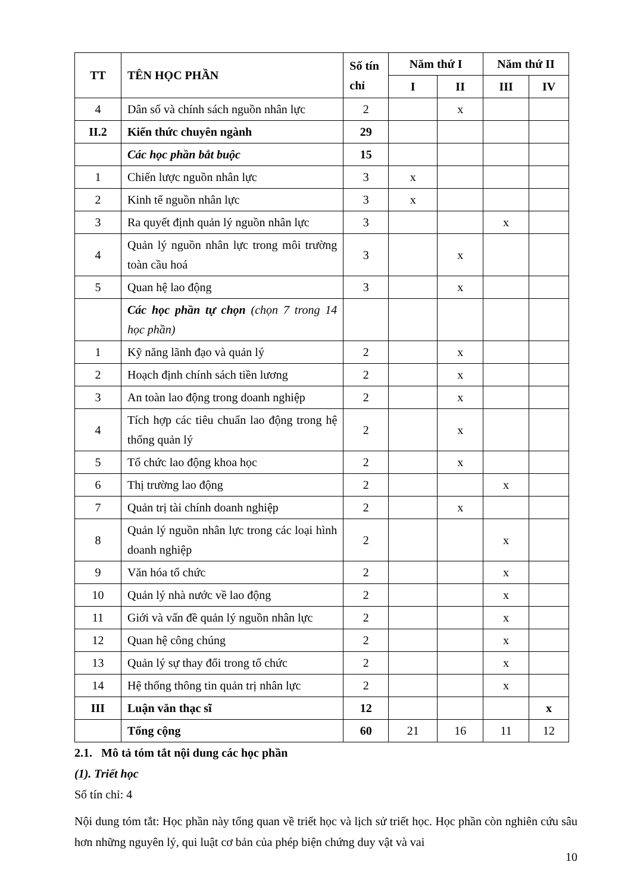| TT | TÊN HỌC PHẦN | Số tín chỉ | Năm thứ I | | Năm thứ II | |
| --- | --- | --- | --- | --- | --- | --- |
| | | | I | II | III | IV |
| 4 | Dân số và chính sách nguồn nhân lực | 2 | | x | | |
| II.2 | Kiến thức chuyên ngành | 29 | | | | |
| | Các học phần bắt buộc | 15 | | | | |
| 1 | Chiến lược nguồn nhân lực | 3 | x | | | |
| 2 | Kinh tế nguồn nhân lực | 3 | x | | | |
| 3 | Ra quyết định quản lý nguồn nhân lực | 3 | | | x | |
| 4 | Quản lý nguồn nhân lực trong môi trường toàn cầu hoá | 3 | | x | | |
| 5 | Quan hệ lao động | 3 | | x | | |
| | Các học phần tự chọn (chọn 7 trong 14 học phần) | | | | | |
| 1 | Kỹ năng lãnh đạo và quản lý | 2 | | x | | |
| 2 | Hoạch định chính sách tiền lương | 2 | | x | | |
| 3 | An toàn lao động trong doanh nghiệp | 2 | | x | | |
| 4 | Tích hợp các tiêu chuẩn lao động trong hệ thống quản lý | 2 | | x | | |
| 5 | Tổ chức lao động khoa học | 2 | | x | | |
| 6 | Thị trường lao động | 2 | | | x | |
| 7 | Quản trị tài chính doanh nghiệp | 2 | | x | | |
| 8 | Quản lý nguồn nhân lực trong các loại hình doanh nghiệp | 2 | | | x | |
| 9 | Văn hóa tổ chức | 2 | | | x | |
| 10 | Quản lý nhà nước về lao động | 2 | | | x | |
| 11 | Giới và vấn đề quản lý nguồn nhân lực | 2 | | | x | |
| 12 | Quan hệ công chúng | 2 | | | x | |
| 13 | Quản lý sự thay đổi trong tổ chức | 2 | | | x | |
| 14 | Hệ thống thông tin quản trị nhân lực | 2 | | | x | |
| III | Luận văn thạc sĩ | 12 | | | | x |
| | Tổng cộng | 60 | 21 | 16 | 11 | 12 |
2.1. Mô tả tóm tắt nội dung các học phần
(1). Triết học
Số tín chỉ: 4
Nội dung tóm tắt: Học phần này tổng quan về triết học và lịch sử triết học. Học phần còn nghiên cứu sâu hơn những nguyên lý, qui luật cơ bản của phép biện chứng duy vật và vai
10